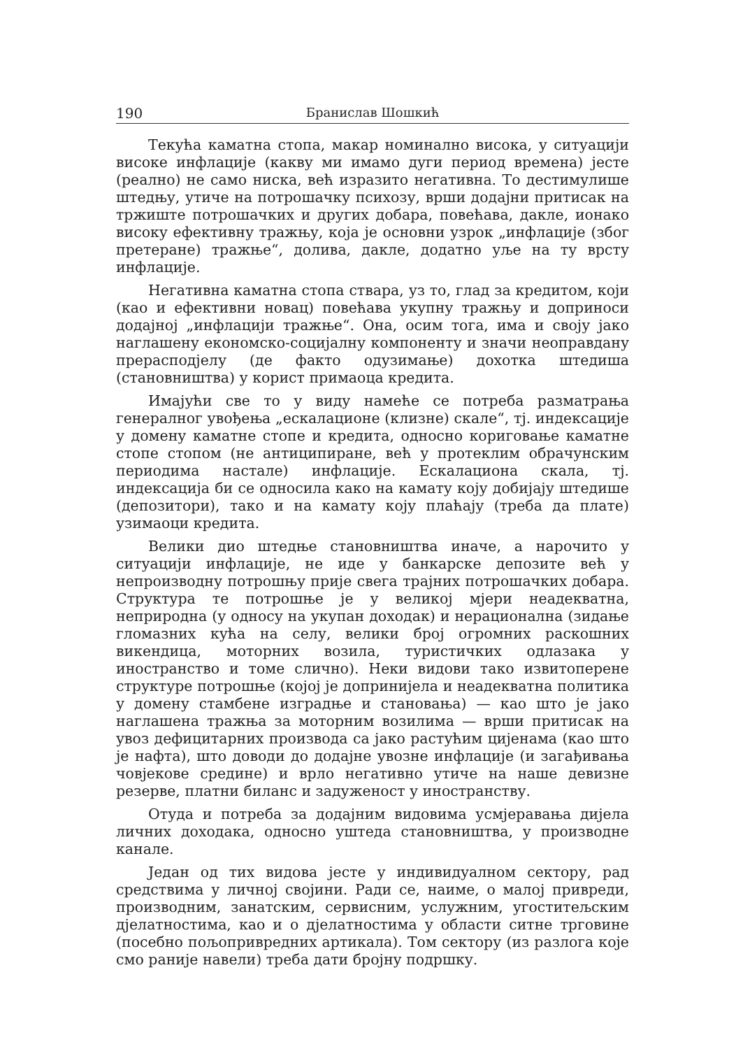190 Бранислав Шошкић
Текућа каматна стопа, макар номинално висока, у ситуацији високе инфлације (какву ми имамо дуги период времена) јесте (реално) не само ниска, већ изразито негативна. То дестимулише штедњу, утиче на потрошачку психозу, врши додајни притисак на тржиште потрошачких и других добара, повећава, дакле, ионако високу ефективну тражњу, која је основни узрок „инфлације (због претеране) тражње“, долива, дакле, додатно уље на ту врсту инфлације.
Негативна каматна стопа ствара, уз то, глад за кредитом, који (као и ефективни новац) повећава укупну тражњу и доприноси додајној „инфлацији тражње“. Она, осим тога, има и своју јако наглашену економско-социјалну компоненту и значи неоправдану прерасподјелу (де факто одузимање) дохотка штедиша (становништва) у корист примаоца кредита.
Имајући све то у виду намеће се потреба разматрања генералног увођења „ескалационе (клизне) скале“, тј. индексације у домену каматне стопе и кредита, односно кориговање каматне стопе стопом (не антиципиране, већ у протеклим обрачунским периодима настале) инфлације. Ескалациона скала, тј. индексација би се односила како на камату коју добијају штедише (депозитори), тако и на камату коју плаћају (треба да плате) узимаоци кредита.
Велики дио штедње становништва иначе, а нарочито у ситуацији инфлације, не иде у банкарске депозите већ у непроизводну потрошњу прије свега трајних потрошачких добара. Структура те потрошње је у великој мјери неадекватна, неприродна (у односу на укупан доходак) и нерационална (зидање гломазних кућа на селу, велики број огромних раскошних викендица, моторних возила, туристичких одлазака у иностранство и томе слично). Неки видови тако извитоперене структуре потрошње (којој је допринијела и неадекватна политика у домену стамбене изградње и становања) — као што је јако наглашена тражња за моторним возилима — врши притисак на увоз дефицитарних производа са јако растућим цијенама (као што је нафта), што доводи до додајне увозне инфлације (и загађивања човјекове средине) и врло негативно утиче на наше девизне резерве, платни биланс и задуженост у иностранству.
Отуда и потреба за додајним видовима усмјеравања дијела личних доходака, односно уштеда становништва, у производне канале.
Један од тих видова јесте у индивидуалном сектору, рад средствима у личној својини. Ради се, наиме, о малој привреди, производним, занатским, сервисним, услужним, угоститељским дјелатностима, као и о дјелатностима у области ситне трговине (посебно пољопривредних артикала). Том сектору (из разлога које смо раније навели) треба дати бројну подршку.